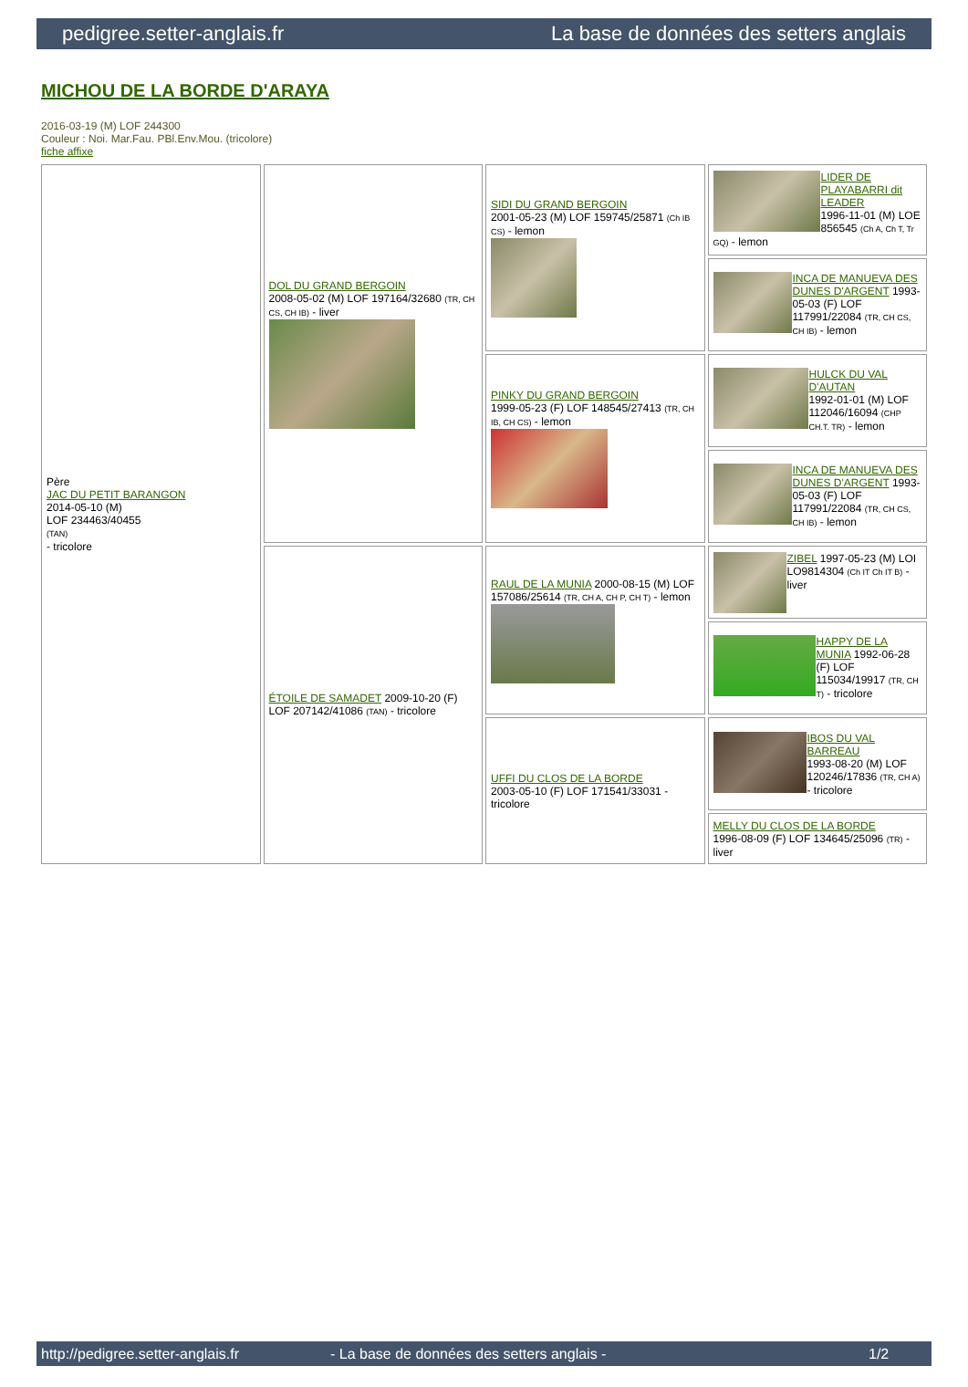pedigree.setter-anglais.fr La base de données des setters anglais
MICHOU DE LA BORDE D'ARAYA
2016-03-19 (M) LOF 244300
Couleur : Noi. Mar.Fau. PBl.Env.Mou. (tricolore)
fiche affixe
| Père JAC DU PETIT BARANGON 2014-05-10 (M) LOF 234463/40455 (TAN) - tricolore | DOL DU GRAND BERGOIN 2008-05-02 (M) LOF 197164/32680 (TR, CH CS, CH IB) - liver | SIDI DU GRAND BERGOIN 2001-05-23 (M) LOF 159745/25871 (Ch IB CS) - lemon | LIDER DE PLAYABARRI dit LEADER 1996-11-01 (M) LOE 856545 (Ch A, Ch T, Tr GQ) - lemon |
| | | | INCA DE MANUEVA DES DUNES D'ARGENT 1993-05-03 (F) LOF 117991/22084 (TR, CH CS, CH IB) - lemon |
| | | PINKY DU GRAND BERGOIN 1999-05-23 (F) LOF 148545/27413 (TR, CH IB, CH CS) - lemon | HULCK DU VAL D'AUTAN 1992-01-01 (M) LOF 112046/16094 (CHP CH.T. TR) - lemon |
| | | | INCA DE MANUEVA DES DUNES D'ARGENT 1993-05-03 (F) LOF 117991/22084 (TR, CH CS, CH IB) - lemon |
| | ÉTOILE DE SAMADET 2009-10-20 (F) LOF 207142/41086 (TAN) - tricolore | RAUL DE LA MUNIA 2000-08-15 (M) LOF 157086/25614 (TR, CH A, CH P, CH T) - lemon | ZIBEL 1997-05-23 (M) LOI LO9814304 (Ch IT Ch IT B) - liver |
| | | | HAPPY DE LA MUNIA 1992-06-28 (F) LOF 115034/19917 (TR, CH T) - tricolore |
| | | UFFI DU CLOS DE LA BORDE 2003-05-10 (F) LOF 171541/33031 - tricolore | IBOS DU VAL BARREAU 1993-08-20 (M) LOF 120246/17836 (TR, CH A) - tricolore |
| | | | MELLY DU CLOS DE LA BORDE 1996-08-09 (F) LOF 134645/25096 (TR) - liver |
http://pedigree.setter-anglais.fr - La base de données des setters anglais - 1/2